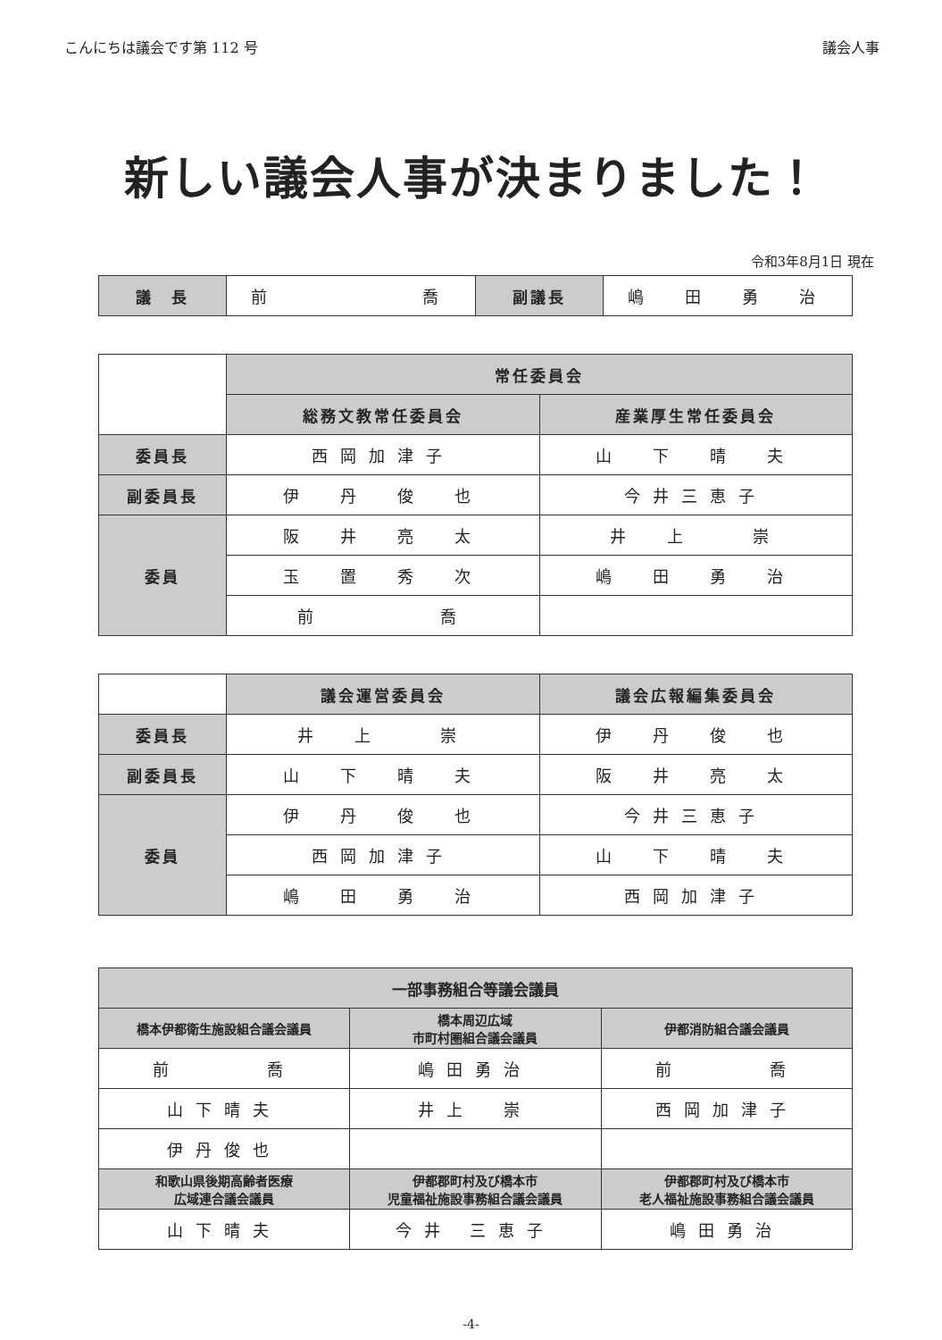こんにちは議会です第 112 号 議会人事
新しい議会人事が決まりました！
令和3年8月1日 現在
| 議 長 | 前 喬 | 副議長 | 嶋 田 勇 治 |
| | 常任委員会 | |
| | 総務文教常任委員会 | 産業厚生常任委員会 |
| 委員長 | 西岡加津子 | 山 下 晴 夫 |
| 副委員長 | 伊 丹 俊 也 | 今井三恵子 |
| 委員 | 阪 井 亮 太 | 井 上 崇 |
| | 玉 置 秀 次 | 嶋 田 勇 治 |
| | 前 喬 | |
| | 議会運営委員会 | 議会広報編集委員会 |
| 委員長 | 井 上 崇 | 伊 丹 俊 也 |
| 副委員長 | 山 下 晴 夫 | 阪 井 亮 太 |
| 委員 | 伊 丹 俊 也 | 今井三恵子 |
| | 西岡加津子 | 山 下 晴 夫 |
| | 嶋 田 勇 治 | 西岡加津子 |
| 一部事務組合等議会議員 | | |
| --- | --- | --- |
| 橋本伊都衛生施設組合議会議員 | 橋本周辺広域 市町村圏組合議会議員 | 伊都消防組合議会議員 |
| 前 喬 | 嶋田勇治 | 前 喬 |
| 山下晴夫 | 井上 崇 | 西岡加津子 |
| 伊丹俊也 | | |
| 和歌山県後期高齢者医療 広域連合議会議員 | 伊都郡町村及び橋本市 児童福祉施設事務組合議会議員 | 伊都郡町村及び橋本市 老人福祉施設事務組合議会議員 |
| 山下晴夫 | 今井 三恵子 | 嶋田勇治 |
-4-